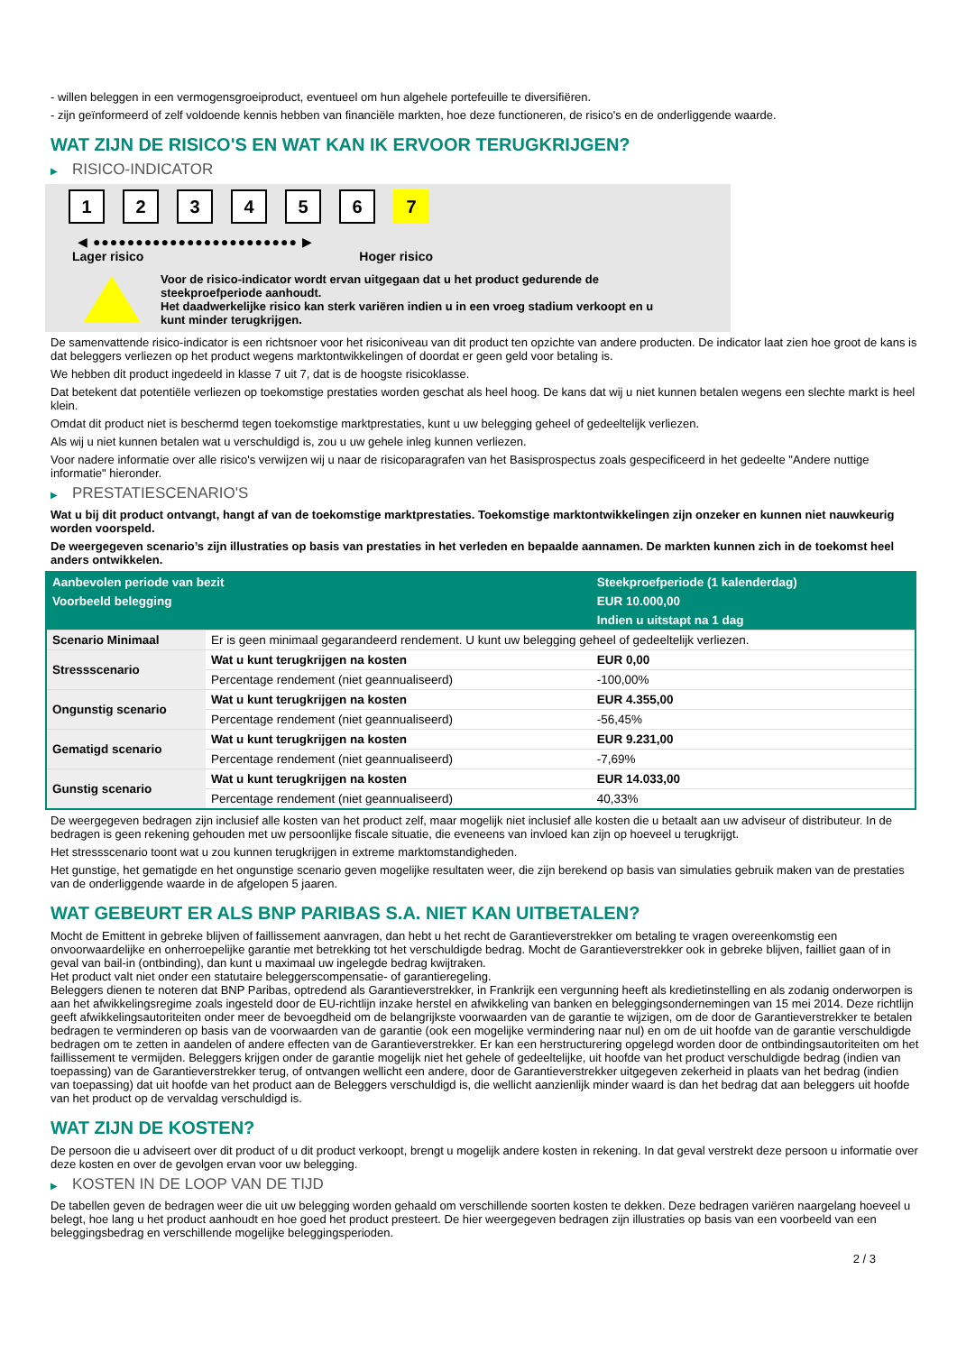- willen beleggen in een vermogensgroeiproduct, eventueel om hun algehele portefeuille te diversifiëren.
- zijn geïnformeerd of zelf voldoende kennis hebben van financiële markten, hoe deze functioneren, de risico's en de onderliggende waarde.
WAT ZIJN DE RISICO'S EN WAT KAN IK ERVOOR TERUGKRIJGEN?
▶ RISICO-INDICATOR
1 2 3 4 5 6 7
◀ ●●●●●●●●●●●●●●●●●●●●●●●● ▶
Lager risico Hoger risico
Voor de risico-indicator wordt ervan uitgegaan dat u het product gedurende de
steekproefperiode aanhoudt.
Het daadwerkelijke risico kan sterk variëren indien u in een vroeg stadium verkoopt en u
kunt minder terugkrijgen.
De samenvattende risico-indicator is een richtsnoer voor het risiconiveau van dit product ten opzichte van andere producten. De indicator laat zien hoe groot de kans is dat beleggers verliezen op het product wegens marktontwikkelingen of doordat er geen geld voor betaling is.
We hebben dit product ingedeeld in klasse 7 uit 7, dat is de hoogste risicoklasse.
Dat betekent dat potentiële verliezen op toekomstige prestaties worden geschat als heel hoog. De kans dat wij u niet kunnen betalen wegens een slechte markt is heel klein.
Omdat dit product niet is beschermd tegen toekomstige marktprestaties, kunt u uw belegging geheel of gedeeltelijk verliezen.
Als wij u niet kunnen betalen wat u verschuldigd is, zou u uw gehele inleg kunnen verliezen.
Voor nadere informatie over alle risico's verwijzen wij u naar de risicoparagrafen van het Basisprospectus zoals gespecificeerd in het gedeelte "Andere nuttige informatie" hieronder.
▶ PRESTATIESCENARIO'S
Wat u bij dit product ontvangt, hangt af van de toekomstige marktprestaties. Toekomstige marktontwikkelingen zijn onzeker en kunnen niet nauwkeurig worden voorspeld.
De weergegeven scenario’s zijn illustraties op basis van prestaties in het verleden en bepaalde aannamen. De markten kunnen zich in de toekomst heel anders ontwikkelen.
| Aanbevolen periode van bezit | | Steekproefperiode (1 kalenderdag) |
| --- | --- | --- |
| Voorbeeld belegging | | EUR 10.000,00 |
| | | Indien u uitstapt na 1 dag |
| Scenario Minimaal | Er is geen minimaal gegarandeerd rendement. U kunt uw belegging geheel of gedeeltelijk verliezen. | |
| Stressscenario | Wat u kunt terugkrijgen na kosten | EUR 0,00 |
| | Percentage rendement (niet geannualiseerd) | -100,00% |
| Ongunstig scenario | Wat u kunt terugkrijgen na kosten | EUR 4.355,00 |
| | Percentage rendement (niet geannualiseerd) | -56,45% |
| Gematigd scenario | Wat u kunt terugkrijgen na kosten | EUR 9.231,00 |
| | Percentage rendement (niet geannualiseerd) | -7,69% |
| Gunstig scenario | Wat u kunt terugkrijgen na kosten | EUR 14.033,00 |
| | Percentage rendement (niet geannualiseerd) | 40,33% |
De weergegeven bedragen zijn inclusief alle kosten van het product zelf, maar mogelijk niet inclusief alle kosten die u betaalt aan uw adviseur of distributeur. In de bedragen is geen rekening gehouden met uw persoonlijke fiscale situatie, die eveneens van invloed kan zijn op hoeveel u terugkrijgt.
Het stressscenario toont wat u zou kunnen terugkrijgen in extreme marktomstandigheden.
Het gunstige, het gematigde en het ongunstige scenario geven mogelijke resultaten weer, die zijn berekend op basis van simulaties gebruik maken van de prestaties van de onderliggende waarde in de afgelopen 5 jaaren.
WAT GEBEURT ER ALS BNP PARIBAS S.A. NIET KAN UITBETALEN?
Mocht de Emittent in gebreke blijven of faillissement aanvragen, dan hebt u het recht de Garantieverstrekker om betaling te vragen overeenkomstig een onvoorwaardelijke en onherroepelijke garantie met betrekking tot het verschuldigde bedrag. Mocht de Garantieverstrekker ook in gebreke blijven, failliet gaan of in geval van bail-in (ontbinding), dan kunt u maximaal uw ingelegde bedrag kwijtraken.
Het product valt niet onder een statutaire beleggerscompensatie- of garantieregeling.
Beleggers dienen te noteren dat BNP Paribas, optredend als Garantieverstrekker, in Frankrijk een vergunning heeft als kredietinstelling en als zodanig onderworpen is aan het afwikkelingsregime zoals ingesteld door de EU-richtlijn inzake herstel en afwikkeling van banken en beleggingsondernemingen van 15 mei 2014. Deze richtlijn geeft afwikkelingsautoriteiten onder meer de bevoegdheid om de belangrijkste voorwaarden van de garantie te wijzigen, om de door de Garantieverstrekker te betalen bedragen te verminderen op basis van de voorwaarden van de garantie (ook een mogelijke vermindering naar nul) en om de uit hoofde van de garantie verschuldigde bedragen om te zetten in aandelen of andere effecten van de Garantieverstrekker. Er kan een herstructurering opgelegd worden door de ontbindingsautoriteiten om het faillissement te vermijden. Beleggers krijgen onder de garantie mogelijk niet het gehele of gedeeltelijke, uit hoofde van het product verschuldigde bedrag (indien van toepassing) van de Garantieverstrekker terug, of ontvangen wellicht een andere, door de Garantieverstrekker uitgegeven zekerheid in plaats van het bedrag (indien van toepassing) dat uit hoofde van het product aan de Beleggers verschuldigd is, die wellicht aanzienlijk minder waard is dan het bedrag dat aan beleggers uit hoofde van het product op de vervaldag verschuldigd is.
WAT ZIJN DE KOSTEN?
De persoon die u adviseert over dit product of u dit product verkoopt, brengt u mogelijk andere kosten in rekening. In dat geval verstrekt deze persoon u informatie over deze kosten en over de gevolgen ervan voor uw belegging.
▶ KOSTEN IN DE LOOP VAN DE TIJD
De tabellen geven de bedragen weer die uit uw belegging worden gehaald om verschillende soorten kosten te dekken. Deze bedragen variëren naargelang hoeveel u belegt, hoe lang u het product aanhoudt en hoe goed het product presteert. De hier weergegeven bedragen zijn illustraties op basis van een voorbeeld van een beleggingsbedrag en verschillende mogelijke beleggingsperioden.
2 / 3